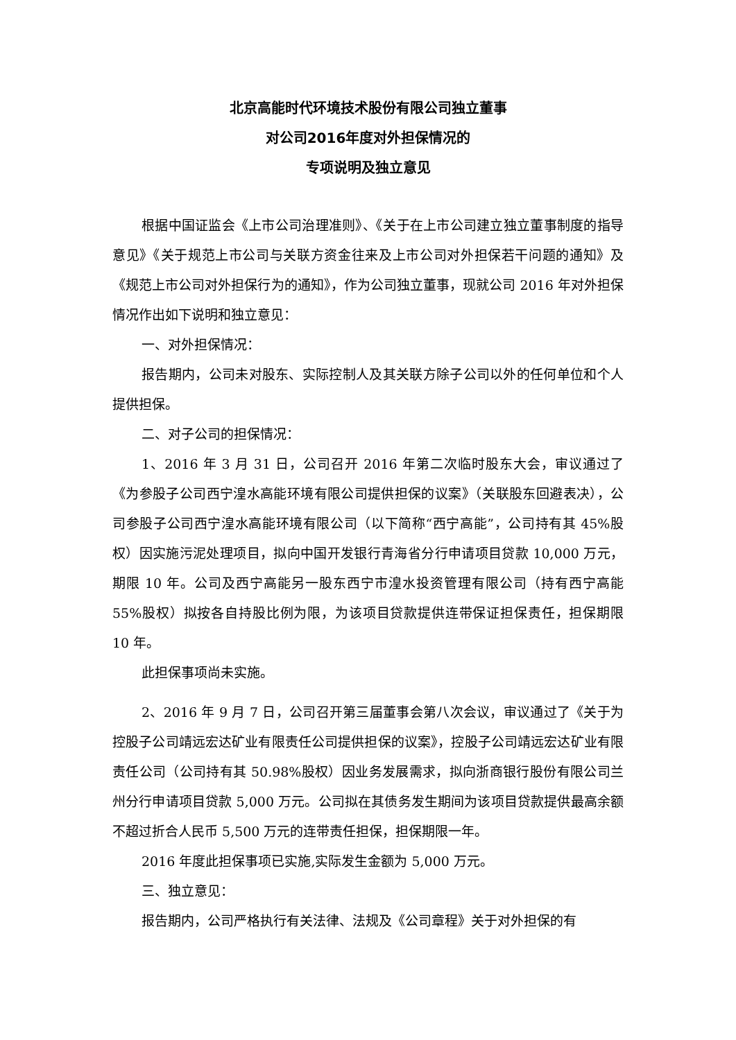北京高能时代环境技术股份有限公司独立董事
对公司2016年度对外担保情况的
专项说明及独立意见
根据中国证监会《上市公司治理准则》、《关于在上市公司建立独立董事制度的指导意见》《关于规范上市公司与关联方资金往来及上市公司对外担保若干问题的通知》及《规范上市公司对外担保行为的通知》，作为公司独立董事，现就公司 2016 年对外担保情况作出如下说明和独立意见：
一、对外担保情况：
报告期内，公司未对股东、实际控制人及其关联方除子公司以外的任何单位和个人提供担保。
二、对子公司的担保情况：
1、2016 年 3 月 31 日，公司召开 2016 年第二次临时股东大会，审议通过了《为参股子公司西宁湟水高能环境有限公司提供担保的议案》（关联股东回避表决），公司参股子公司西宁湟水高能环境有限公司（以下简称“西宁高能”，公司持有其 45%股权）因实施污泥处理项目，拟向中国开发银行青海省分行申请项目贷款 10,000 万元，期限 10 年。公司及西宁高能另一股东西宁市湟水投资管理有限公司（持有西宁高能 55%股权）拟按各自持股比例为限，为该项目贷款提供连带保证担保责任，担保期限 10 年。
此担保事项尚未实施。
2、2016 年 9 月 7 日，公司召开第三届董事会第八次会议，审议通过了《关于为控股子公司靖远宏达矿业有限责任公司提供担保的议案》，控股子公司靖远宏达矿业有限责任公司（公司持有其 50.98%股权）因业务发展需求，拟向浙商银行股份有限公司兰州分行申请项目贷款 5,000 万元。公司拟在其债务发生期间为该项目贷款提供最高余额不超过折合人民币 5,500 万元的连带责任担保，担保期限一年。
2016 年度此担保事项已实施,实际发生金额为 5,000 万元。
三、独立意见：
报告期内，公司严格执行有关法律、法规及《公司章程》关于对外担保的有